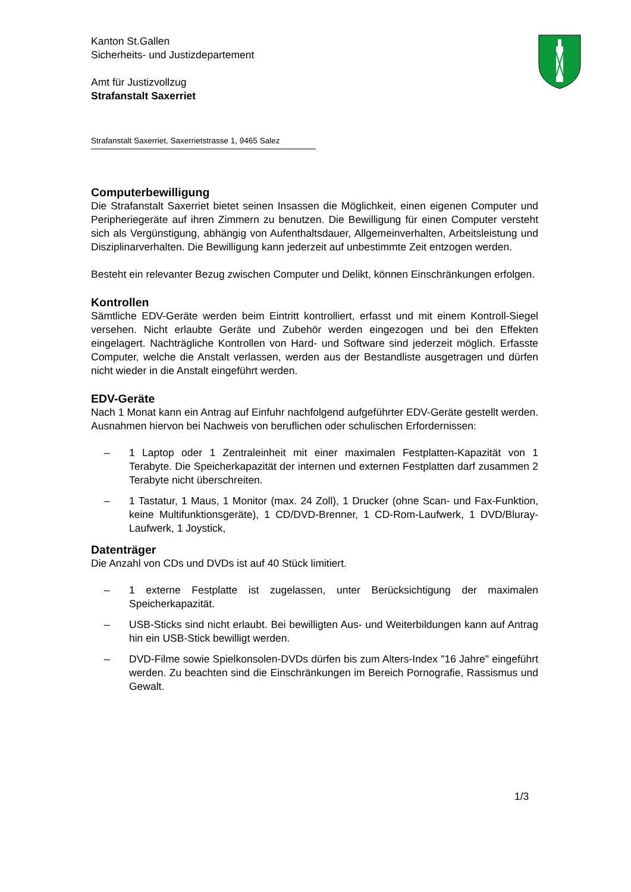Kanton St.Gallen
Sicherheits- und Justizdepartement
Amt für Justizvollzug
Strafanstalt Saxerriet
Strafanstalt Saxerriet, Saxerrietstrasse 1, 9465 Salez
Computerbewilligung
Die Strafanstalt Saxerriet bietet seinen Insassen die Möglichkeit, einen eigenen Computer und Peripheriegeräte auf ihren Zimmern zu benutzen. Die Bewilligung für einen Computer versteht sich als Vergünstigung, abhängig von Aufenthaltsdauer, Allgemeinverhalten, Arbeitsleistung und Disziplinarverhalten. Die Bewilligung kann jederzeit auf unbestimmte Zeit entzogen werden.
Besteht ein relevanter Bezug zwischen Computer und Delikt, können Einschränkungen erfolgen.
Kontrollen
Sämtliche EDV-Geräte werden beim Eintritt kontrolliert, erfasst und mit einem Kontroll-Siegel versehen. Nicht erlaubte Geräte und Zubehör werden eingezogen und bei den Effekten eingelagert. Nachträgliche Kontrollen von Hard- und Software sind jederzeit möglich. Erfasste Computer, welche die Anstalt verlassen, werden aus der Bestandliste ausgetragen und dürfen nicht wieder in die Anstalt eingeführt werden.
EDV-Geräte
Nach 1 Monat kann ein Antrag auf Einfuhr nachfolgend aufgeführter EDV-Geräte gestellt werden. Ausnahmen hiervon bei Nachweis von beruflichen oder schulischen Erfordernissen:
– 1 Laptop oder 1 Zentraleinheit mit einer maximalen Festplatten-Kapazität von 1 Terabyte. Die Speicherkapazität der internen und externen Festplatten darf zusammen 2 Terabyte nicht überschreiten.
– 1 Tastatur, 1 Maus, 1 Monitor (max. 24 Zoll), 1 Drucker (ohne Scan- und Fax-Funktion, keine Multifunktionsgeräte), 1 CD/DVD-Brenner, 1 CD-Rom-Laufwerk, 1 DVD/Bluray-Laufwerk, 1 Joystick,
Datenträger
Die Anzahl von CDs und DVDs ist auf 40 Stück limitiert.
– 1 externe Festplatte ist zugelassen, unter Berücksichtigung der maximalen Speicherkapazität.
– USB-Sticks sind nicht erlaubt. Bei bewilligten Aus- und Weiterbildungen kann auf Antrag hin ein USB-Stick bewilligt werden.
– DVD-Filme sowie Spielkonsolen-DVDs dürfen bis zum Alters-Index "16 Jahre" eingeführt werden. Zu beachten sind die Einschränkungen im Bereich Pornografie, Rassismus und Gewalt.
1/3